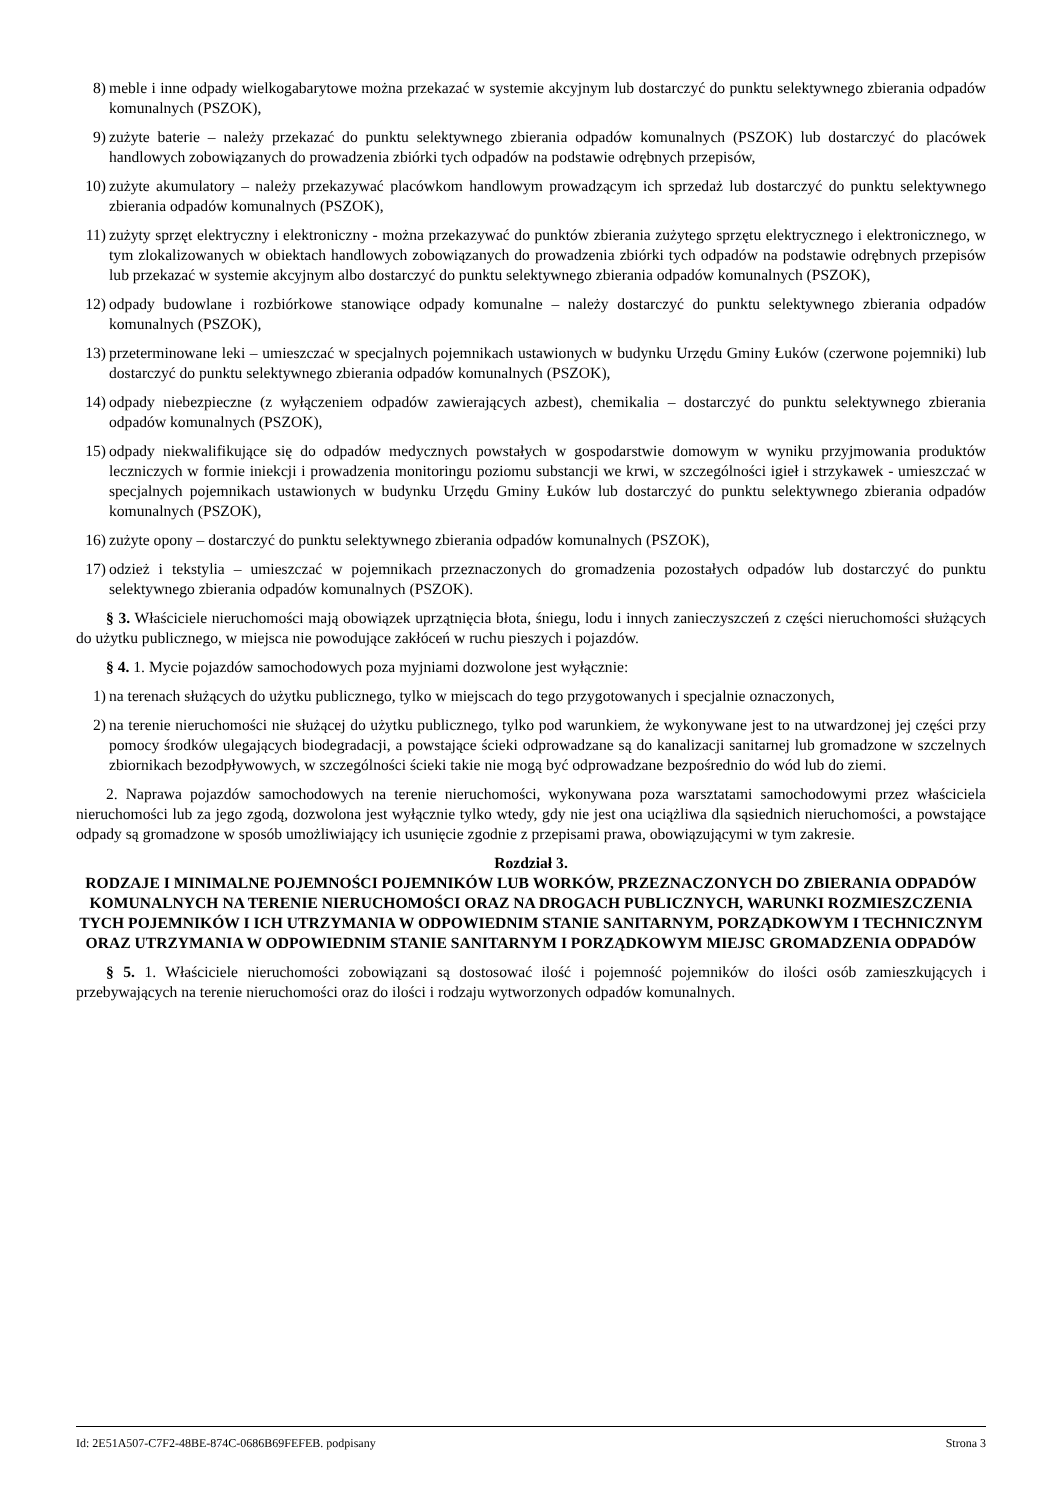8) meble i inne odpady wielkogabarytowe można przekazać w systemie akcyjnym lub dostarczyć do punktu selektywnego zbierania odpadów komunalnych (PSZOK),
9) zużyte baterie – należy przekazać do punktu selektywnego zbierania odpadów komunalnych (PSZOK) lub dostarczyć do placówek handlowych zobowiązanych do prowadzenia zbiórki tych odpadów na podstawie odrębnych przepisów,
10) zużyte akumulatory – należy przekazywać placówkom handlowym prowadzącym ich sprzedaż lub dostarczyć do punktu selektywnego zbierania odpadów komunalnych (PSZOK),
11) zużyty sprzęt elektryczny i elektroniczny - można przekazywać do punktów zbierania zużytego sprzętu elektrycznego i elektronicznego, w tym zlokalizowanych w obiektach handlowych zobowiązanych do prowadzenia zbiórki tych odpadów na podstawie odrębnych przepisów lub przekazać w systemie akcyjnym albo dostarczyć do punktu selektywnego zbierania odpadów komunalnych (PSZOK),
12) odpady budowlane i rozbiórkowe stanowiące odpady komunalne – należy dostarczyć do punktu selektywnego zbierania odpadów komunalnych (PSZOK),
13) przeterminowane leki – umieszczać w specjalnych pojemnikach ustawionych w budynku Urzędu Gminy Łuków (czerwone pojemniki) lub dostarczyć do punktu selektywnego zbierania odpadów komunalnych (PSZOK),
14) odpady niebezpieczne (z wyłączeniem odpadów zawierających azbest), chemikalia – dostarczyć do punktu selektywnego zbierania odpadów komunalnych (PSZOK),
15) odpady niekwalifikujące się do odpadów medycznych powstałych w gospodarstwie domowym w wyniku przyjmowania produktów leczniczych w formie iniekcji i prowadzenia monitoringu poziomu substancji we krwi, w szczególności igieł i strzykawek - umieszczać w specjalnych pojemnikach ustawionych w budynku Urzędu Gminy Łuków lub dostarczyć do punktu selektywnego zbierania odpadów komunalnych (PSZOK),
16) zużyte opony – dostarczyć do punktu selektywnego zbierania odpadów komunalnych (PSZOK),
17) odzież i tekstylia – umieszczać w pojemnikach przeznaczonych do gromadzenia pozostałych odpadów lub dostarczyć do punktu selektywnego zbierania odpadów komunalnych (PSZOK).
§ 3. Właściciele nieruchomości mają obowiązek uprzątnięcia błota, śniegu, lodu i innych zanieczyszczeń z części nieruchomości służących do użytku publicznego, w miejsca nie powodujące zakłóceń w ruchu pieszych i pojazdów.
§ 4. 1. Mycie pojazdów samochodowych poza myjniami dozwolone jest wyłącznie:
1) na terenach służących do użytku publicznego, tylko w miejscach do tego przygotowanych i specjalnie oznaczonych,
2) na terenie nieruchomości nie służącej do użytku publicznego, tylko pod warunkiem, że wykonywane jest to na utwardzonej jej części przy pomocy środków ulegających biodegradacji, a powstające ścieki odprowadzane są do kanalizacji sanitarnej lub gromadzone w szczelnych zbiornikach bezodpływowych, w szczególności ścieki takie nie mogą być odprowadzane bezpośrednio do wód lub do ziemi.
2. Naprawa pojazdów samochodowych na terenie nieruchomości, wykonywana poza warsztatami samochodowymi przez właściciela nieruchomości lub za jego zgodą, dozwolona jest wyłącznie tylko wtedy, gdy nie jest ona uciążliwa dla sąsiednich nieruchomości, a powstające odpady są gromadzone w sposób umożliwiający ich usunięcie zgodnie z przepisami prawa, obowiązującymi w tym zakresie.
Rozdział 3.
RODZAJE I MINIMALNE POJEMNOŚCI POJEMNIKÓW LUB WORKÓW, PRZEZNACZONYCH DO ZBIERANIA ODPADÓW KOMUNALNYCH NA TERENIE NIERUCHOMOŚCI ORAZ NA DROGACH PUBLICZNYCH, WARUNKI ROZMIESZCZENIA TYCH POJEMNIKÓW I ICH UTRZYMANIA W ODPOWIEDNIM STANIE SANITARNYM, PORZĄDKOWYM I TECHNICZNYM ORAZ UTRZYMANIA W ODPOWIEDNIM STANIE SANITARNYM I PORZĄDKOWYM MIEJSC GROMADZENIA ODPADÓW
§ 5. 1. Właściciele nieruchomości zobowiązani są dostosować ilość i pojemność pojemników do ilości osób zamieszkujących i przebywających na terenie nieruchomości oraz do ilości i rodzaju wytworzonych odpadów komunalnych.
Id: 2E51A507-C7F2-48BE-874C-0686B69FEFEB. podpisany Strona 3